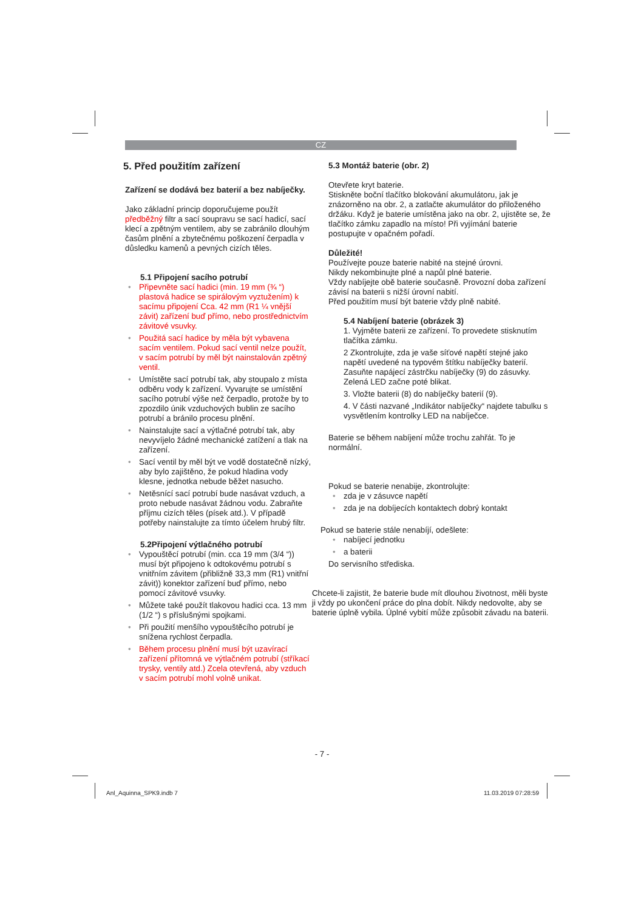CZ
5. Před použitím zařízení
Zařízení se dodává bez baterií a bez nabíječky.
Jako základní princip doporučujeme použít předběžný filtr a sací soupravu se sací hadicí, sací klecí a zpětným ventilem, aby se zabránilo dlouhým časům plnění a zbytečnému poškození čerpadla v důsledku kamenů a pevných cizích těles.
5.1 Připojení sacího potrubí
• Připevněte sací hadici (min. 19 mm (¾ “) plastová hadice se spirálovým vyztužením) k sacímu připojení Cca. 42 mm (R1 ¼ vnější závit) zařízení buď přímo, nebo prostřednictvím závitové vsuvky.
• Použitá sací hadice by měla být vybavena sacím ventilem. Pokud sací ventil nelze použít, v sacím potrubí by měl být nainstalován zpětný ventil.
• Umístěte sací potrubí tak, aby stoupalo z místa odběru vody k zařízení. Vyvarujte se umístění sacího potrubí výše než čerpadlo, protože by to zpozdilo únik vzduchových bublin ze sacího potrubí a bránilo procesu plnění.
• Nainstalujte sací a výtlačné potrubí tak, aby nevyvíjelo žádné mechanické zatížení a tlak na zařízení.
• Sací ventil by měl být ve vodě dostatečně nízký, aby bylo zajištěno, že pokud hladina vody klesne, jednotka nebude běžet nasucho.
• Netěsnící sací potrubí bude nasávat vzduch, a proto nebude nasávat žádnou vodu. Zabraňte příjmu cizích těles (písek atd.). V případě potřeby nainstalujte za tímto účelem hrubý filtr.
5.2Připojení výtlačného potrubí
• Vypouštěcí potrubí (min. cca 19 mm (3/4 “)) musí být připojeno k odtokovému potrubí s vnitřním závitem (přibližně 33,3 mm (R1) vnitřní závit)) konektor zařízení buď přímo, nebo pomocí závitové vsuvky.
• Můžete také použít tlakovou hadici cca. 13 mm (1/2 “) s příslušnými spojkami.
• Při použití menšího vypouštěcího potrubí je snížena rychlost čerpadla.
• Během procesu plnění musí být uzavírací zařízení přítomná ve výtlačném potrubí (stříkací trysky, ventily atd.) Zcela otevřená, aby vzduch v sacím potrubí mohl volně unikat.
5.3 Montáž baterie (obr. 2)
Otevřete kryt baterie.
Stiskněte boční tlačítko blokování akumulátoru, jak je znázorněno na obr. 2, a zatlačte akumulátor do přiloženého držáku. Když je baterie umístěna jako na obr. 2, ujistěte se, že tlačítko zámku zapadlo na místo! Při vyjímání baterie postupujte v opačném pořadí.
Důležité!
Používejte pouze baterie nabité na stejné úrovni.
Nikdy nekombinujte plné a napůl plné baterie.
Vždy nabíjejte obě baterie současně. Provozní doba zařízení závisí na baterii s nižší úrovní nabití.
Před použitím musí být baterie vždy plně nabité.
5.4 Nabíjení baterie (obrázek 3)
1. Vyjměte baterii ze zařízení. To provedete stisknutím tlačítka zámku.
2 Zkontrolujte, zda je vaše síťové napětí stejné jako napětí uvedené na typovém štítku nabíječky baterií. Zasuňte napájecí zástrčku nabíječky (9) do zásuvky. Zelená LED začne poté blikat.
3. Vložte baterii (8) do nabíječky baterií (9).
4. V části nazvané „Indikátor nabíječky“ najdete tabulku s vysvětlením kontrolky LED na nabíječce.
Baterie se během nabíjení může trochu zahřát. To je normální.
Pokud se baterie nenabije, zkontrolujte:
• zda je v zásuvce napětí
• zda je na dobíjecích kontaktech dobrý kontakt
Pokud se baterie stále nenabíjí, odešlete:
• nabíjecí jednotku
• a baterii
Do servisního střediska.
Chcete-li zajistit, že baterie bude mít dlouhou životnost, měli byste ji vždy po ukončení práce do plna dobít. Nikdy nedovolte, aby se baterie úplně vybila. Úplné vybití může způsobit závadu na baterii.
- 7 -
Anl_Aquinna_SPK9.indb 7 11.03.2019 07:28:59